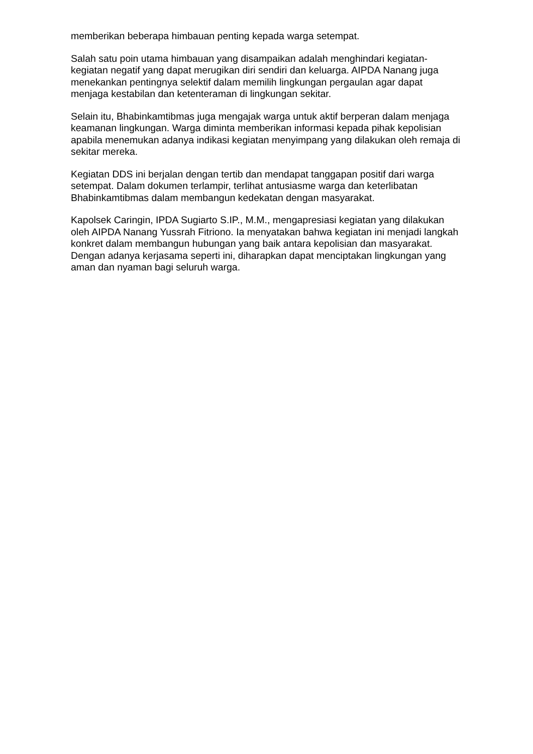memberikan beberapa himbauan penting kepada warga setempat.
Salah satu poin utama himbauan yang disampaikan adalah menghindari kegiatan-kegiatan negatif yang dapat merugikan diri sendiri dan keluarga. AIPDA Nanang juga menekankan pentingnya selektif dalam memilih lingkungan pergaulan agar dapat menjaga kestabilan dan ketenteraman di lingkungan sekitar.
Selain itu, Bhabinkamtibmas juga mengajak warga untuk aktif berperan dalam menjaga keamanan lingkungan. Warga diminta memberikan informasi kepada pihak kepolisian apabila menemukan adanya indikasi kegiatan menyimpang yang dilakukan oleh remaja di sekitar mereka.
Kegiatan DDS ini berjalan dengan tertib dan mendapat tanggapan positif dari warga setempat. Dalam dokumen terlampir, terlihat antusiasme warga dan keterlibatan Bhabinkamtibmas dalam membangun kedekatan dengan masyarakat.
Kapolsek Caringin, IPDA Sugiarto S.IP., M.M., mengapresiasi kegiatan yang dilakukan oleh AIPDA Nanang Yussrah Fitriono. Ia menyatakan bahwa kegiatan ini menjadi langkah konkret dalam membangun hubungan yang baik antara kepolisian dan masyarakat. Dengan adanya kerjasama seperti ini, diharapkan dapat menciptakan lingkungan yang aman dan nyaman bagi seluruh warga.